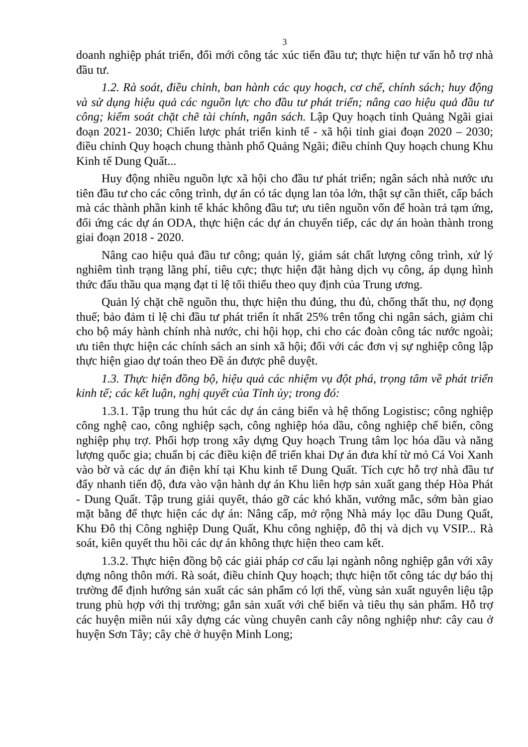3
doanh nghiệp phát triển, đổi mới công tác xúc tiến đầu tư; thực hiện tư vấn hỗ trợ nhà đầu tư.
1.2. Rà soát, điều chỉnh, ban hành các quy hoạch, cơ chế, chính sách; huy động và sử dụng hiệu quả các nguồn lực cho đầu tư phát triển; nâng cao hiệu quả đầu tư công; kiểm soát chặt chẽ tài chính, ngân sách. Lập Quy hoạch tỉnh Quảng Ngãi giai đoạn 2021- 2030; Chiến lược phát triển kinh tế - xã hội tỉnh giai đoạn 2020 – 2030; điều chỉnh Quy hoạch chung thành phố Quảng Ngãi; điều chỉnh Quy hoạch chung Khu Kinh tế Dung Quất...
Huy động nhiều nguồn lực xã hội cho đầu tư phát triển; ngân sách nhà nước ưu tiên đầu tư cho các công trình, dự án có tác dụng lan tỏa lớn, thật sự cần thiết, cấp bách mà các thành phần kinh tế khác không đầu tư; ưu tiên nguồn vốn để hoàn trả tạm ứng, đối ứng các dự án ODA, thực hiện các dự án chuyển tiếp, các dự án hoàn thành trong giai đoạn 2018 - 2020.
Nâng cao hiệu quả đầu tư công; quản lý, giám sát chất lượng công trình, xử lý nghiêm tình trạng lãng phí, tiêu cực; thực hiện đặt hàng dịch vụ công, áp dụng hình thức đấu thầu qua mạng đạt tỉ lệ tối thiểu theo quy định của Trung ương.
Quản lý chặt chẽ nguồn thu, thực hiện thu đúng, thu đủ, chống thất thu, nợ đọng thuế; bảo đảm tỉ lệ chi đầu tư phát triển ít nhất 25% trên tổng chi ngân sách, giảm chi cho bộ máy hành chính nhà nước, chi hội họp, chi cho các đoàn công tác nước ngoài; ưu tiên thực hiện các chính sách an sinh xã hội; đối với các đơn vị sự nghiệp công lập thực hiện giao dự toán theo Đề án được phê duyệt.
1.3. Thực hiện đồng bộ, hiệu quả các nhiệm vụ đột phá, trọng tâm về phát triển kinh tế; các kết luận, nghị quyết của Tỉnh ủy; trong đó:
1.3.1. Tập trung thu hút các dự án cảng biển và hệ thống Logistisc; công nghiệp công nghệ cao, công nghiệp sạch, công nghiệp hóa dầu, công nghiệp chế biến, công nghiệp phụ trợ. Phối hợp trong xây dựng Quy hoạch Trung tâm lọc hóa dầu và năng lượng quốc gia; chuẩn bị các điều kiện để triển khai Dự án đưa khí từ mỏ Cá Voi Xanh vào bờ và các dự án điện khí tại Khu kinh tế Dung Quất. Tích cực hỗ trợ nhà đầu tư đẩy nhanh tiến độ, đưa vào vận hành dự án Khu liên hợp sản xuất gang thép Hòa Phát - Dung Quất. Tập trung giải quyết, tháo gỡ các khó khăn, vướng mắc, sớm bàn giao mặt bằng để thực hiện các dự án: Nâng cấp, mở rộng Nhà máy lọc dầu Dung Quất, Khu Đô thị Công nghiệp Dung Quất, Khu công nghiệp, đô thị và dịch vụ VSIP... Rà soát, kiên quyết thu hồi các dự án không thực hiện theo cam kết.
1.3.2. Thực hiện đồng bộ các giải pháp cơ cấu lại ngành nông nghiệp gắn với xây dựng nông thôn mới. Rà soát, điều chỉnh Quy hoạch; thực hiện tốt công tác dự báo thị trường để định hướng sản xuất các sản phẩm có lợi thế, vùng sản xuất nguyên liệu tập trung phù hợp với thị trường; gắn sản xuất với chế biến và tiêu thụ sản phẩm. Hỗ trợ các huyện miền núi xây dựng các vùng chuyên canh cây nông nghiệp như: cây cau ở huyện Sơn Tây; cây chè ở huyện Minh Long;